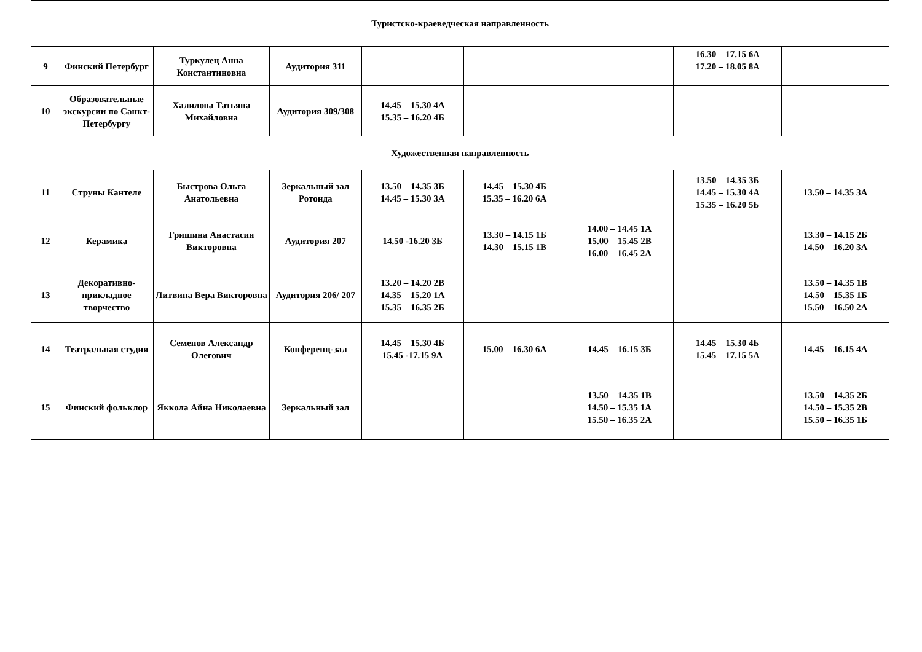| Туристско-краеведческая направленность | | | | | | | | |
| 9 | Финский Петербург | Туркулец Анна Константиновна | Аудитория 311 | | | | 16.30 – 17.15 6А 17.20 – 18.05 8А | |
| 10 | Образовательные экскурсии по Санкт-Петербургу | Халилова Татьяна Михайловна | Аудитория 309/308 | 14.45 – 15.30 4А 15.35 – 16.20 4Б | | | | |
| Художественная направленность | | | | | | | | |
| 11 | Струны Кантеле | Быстрова Ольга Анатольевна | Зеркальный зал Ротонда | 13.50 – 14.35 3Б 14.45 – 15.30 3А | 14.45 – 15.30 4Б 15.35 – 16.20 6А | | 13.50 – 14.35 3Б 14.45 – 15.30 4А 15.35 – 16.20 5Б | 13.50 – 14.35 3А |
| 12 | Керамика | Гришина Анастасия Викторовна | Аудитория 207 | 14.50 -16.20 3Б | 13.30 – 14.15 1Б 14.30 – 15.15 1В | 14.00 – 14.45 1А 15.00 – 15.45 2В 16.00 – 16.45 2А | | 13.30 – 14.15 2Б 14.50 – 16.20 3А |
| 13 | Декоративно-прикладное творчество | Литвина Вера Викторовна | Аудитория 206/ 207 | 13.20 – 14.20 2В 14.35 – 15.20 1А 15.35 – 16.35 2Б | | | | 13.50 – 14.35 1В 14.50 – 15.35 1Б 15.50 – 16.50 2А |
| 14 | Театральная студия | Семенов Александр Олегович | Конференц-зал | 14.45 – 15.30 4Б 15.45 -17.15 9А | 15.00 – 16.30 6А | 14.45 – 16.15 3Б | 14.45 – 15.30 4Б 15.45 – 17.15 5А | 14.45 – 16.15 4А |
| 15 | Финский фольклор | Яккола Айна Николаевна | Зеркальный зал | | | 13.50 – 14.35 1В 14.50 – 15.35 1А 15.50 – 16.35 2А | | 13.50 – 14.35 2Б 14.50 – 15.35 2В 15.50 – 16.35 1Б |